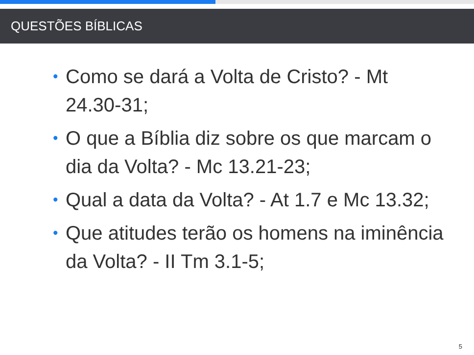QUESTÕES BÍBLICAS
• Como se dará a Volta de Cristo? - Mt 24.30-31;
• O que a Bíblia diz sobre os que marcam o dia da Volta? - Mc 13.21-23;
• Qual a data da Volta? - At 1.7 e Mc 13.32;
• Que atitudes terão os homens na iminência da Volta? - II Tm 3.1-5;
5